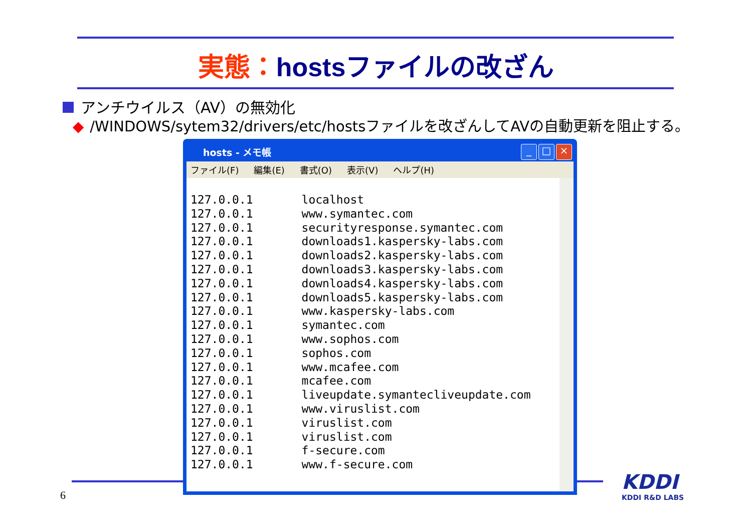実態：hostsファイルの改ざん
アンチウイルス（AV）の無効化
◆ /WINDOWS/sytem32/drivers/etc/hostsファイルを改ざんしてAVの自動更新を阻止する。
hosts - メモ帳
_ □ ×
ファイル(F) 編集(E) 書式(O) 表示(V) ヘルプ(H)
127.0.0.1 localhost
127.0.0.1 www.symantec.com
127.0.0.1 securityresponse.symantec.com
127.0.0.1 downloads1.kaspersky-labs.com
127.0.0.1 downloads2.kaspersky-labs.com
127.0.0.1 downloads3.kaspersky-labs.com
127.0.0.1 downloads4.kaspersky-labs.com
127.0.0.1 downloads5.kaspersky-labs.com
127.0.0.1 www.kaspersky-labs.com
127.0.0.1 symantec.com
127.0.0.1 www.sophos.com
127.0.0.1 sophos.com
127.0.0.1 www.mcafee.com
127.0.0.1 mcafee.com
127.0.0.1 liveupdate.symantecliveupdate.com
127.0.0.1 www.viruslist.com
127.0.0.1 viruslist.com
127.0.0.1 viruslist.com
127.0.0.1 f-secure.com
127.0.0.1 www.f-secure.com
6
KDDI
KDDI R&D LABS